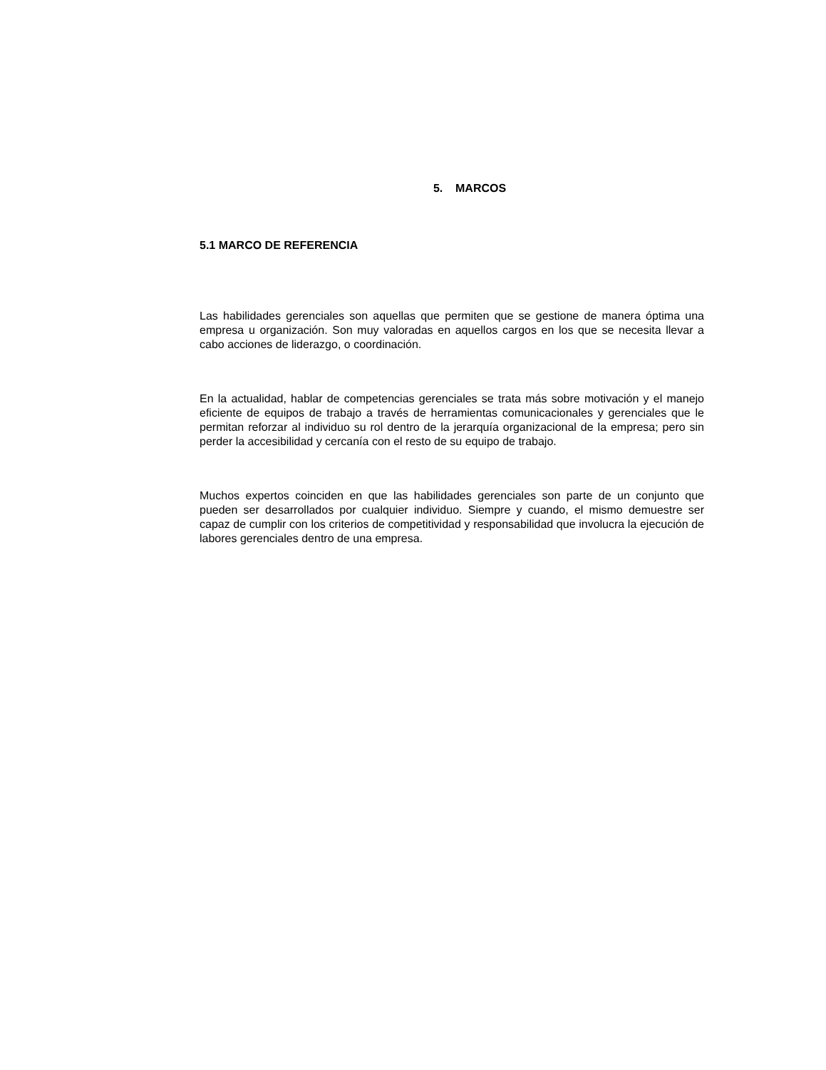5. MARCOS
5.1 MARCO DE REFERENCIA
Las habilidades gerenciales son aquellas que permiten que se gestione de manera óptima una empresa u organización. Son muy valoradas en aquellos cargos en los que se necesita llevar a cabo acciones de liderazgo, o coordinación.
En la actualidad, hablar de competencias gerenciales se trata más sobre motivación y el manejo eficiente de equipos de trabajo a través de herramientas comunicacionales y gerenciales que le permitan reforzar al individuo su rol dentro de la jerarquía organizacional de la empresa; pero sin perder la accesibilidad y cercanía con el resto de su equipo de trabajo.
Muchos expertos coinciden en que las habilidades gerenciales son parte de un conjunto que pueden ser desarrollados por cualquier individuo. Siempre y cuando, el mismo demuestre ser capaz de cumplir con los criterios de competitividad y responsabilidad que involucra la ejecución de labores gerenciales dentro de una empresa.